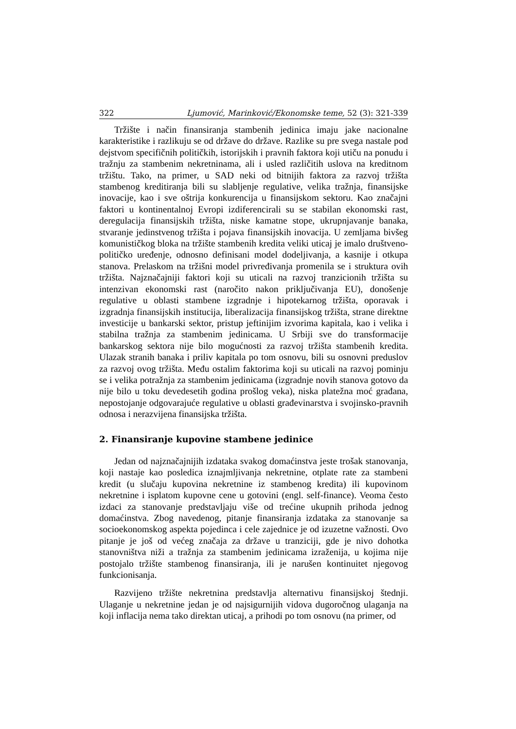322 Ljumović, Marinković/Ekonomske teme, 52 (3): 321-339
Tržište i način finansiranja stambenih jedinica imaju jake nacionalne karakteristike i razlikuju se od države do države. Razlike su pre svega nastale pod dejstvom specifičnih političkih, istorijskih i pravnih faktora koji utiču na ponudu i tražnju za stambenim nekretninama, ali i usled različitih uslova na kreditnom tržištu. Tako, na primer, u SAD neki od bitnijih faktora za razvoj tržišta stambenog kreditiranja bili su slabljenje regulative, velika tražnja, finansijske inovacije, kao i sve oštrija konkurencija u finansijskom sektoru. Kao značajni faktori u kontinentalnoj Evropi izdiferencirali su se stabilan ekonomski rast, deregulacija finansijskih tržišta, niske kamatne stope, ukrupnjavanje banaka, stvaranje jedinstvenog tržišta i pojava finansijskih inovacija. U zemljama bivšeg komunističkog bloka na tržište stambenih kredita veliki uticaj je imalo društveno-političko uređenje, odnosno definisani model dodeljivanja, a kasnije i otkupa stanova. Prelaskom na tržišni model privređivanja promenila se i struktura ovih tržišta. Najznačajniji faktori koji su uticali na razvoj tranzicionih tržišta su intenzivan ekonomski rast (naročito nakon priključivanja EU), donošenje regulative u oblasti stambene izgradnje i hipotekarnog tržišta, oporavak i izgradnja finansijskih institucija, liberalizacija finansijskog tržišta, strane direktne investicije u bankarski sektor, pristup jeftinijim izvorima kapitala, kao i velika i stabilna tražnja za stambenim jedinicama. U Srbiji sve do transformacije bankarskog sektora nije bilo mogućnosti za razvoj tržišta stambenih kredita. Ulazak stranih banaka i priliv kapitala po tom osnovu, bili su osnovni preduslov za razvoj ovog tržišta. Među ostalim faktorima koji su uticali na razvoj pominju se i velika potražnja za stambenim jedinicama (izgradnje novih stanova gotovo da nije bilo u toku devedesetih godina prošlog veka), niska platežna moć građana, nepostojanje odgovarajuće regulative u oblasti građevinarstva i svojinsko-pravnih odnosa i nerazvijena finansijska tržišta.
2. Finansiranje kupovine stambene jedinice
Jedan od najznačajnijih izdataka svakog domaćinstva jeste trošak stanovanja, koji nastaje kao posledica iznajmljivanja nekretnine, otplate rate za stambeni kredit (u slučaju kupovina nekretnine iz stambenog kredita) ili kupovinom nekretnine i isplatom kupovne cene u gotovini (engl. self-finance). Veoma često izdaci za stanovanje predstavljaju više od trećine ukupnih prihoda jednog domaćinstva. Zbog navedenog, pitanje finansiranja izdataka za stanovanje sa socioekonomskog aspekta pojedinca i cele zajednice je od izuzetne važnosti. Ovo pitanje je još od većeg značaja za države u tranziciji, gde je nivo dohotka stanovništva niži a tražnja za stambenim jedinicama izraženija, u kojima nije postojalo tržište stambenog finansiranja, ili je narušen kontinuitet njegovog funkcionisanja.
Razvijeno tržište nekretnina predstavlja alternativu finansijskoj štednji. Ulaganje u nekretnine jedan je od najsigurnijih vidova dugoročnog ulaganja na koji inflacija nema tako direktan uticaj, a prihodi po tom osnovu (na primer, od